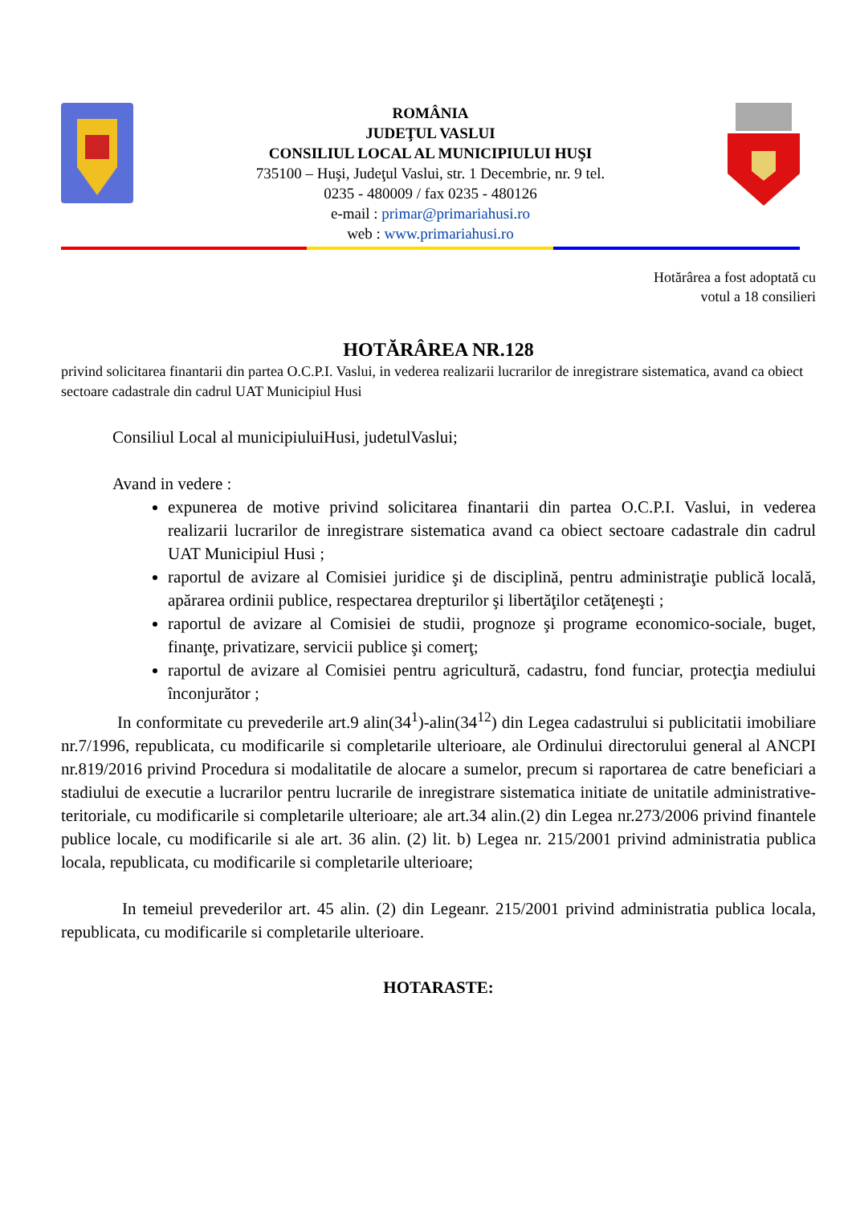ROMÂNIA
JUDEŢUL VASLUI
CONSILIUL LOCAL AL MUNICIPIULUI HUŞI
735100 – Huşi, Judeţul Vaslui, str. 1 Decembrie, nr. 9 tel.
0235 - 480009 / fax 0235 - 480126
e-mail : primar@primariahusi.ro
web : www.primariahusi.ro
Hotărârea a fost adoptată cu
votul a 18 consilieri
HOTĂRÂREA NR.128
privind solicitarea finantarii din partea O.C.P.I. Vaslui, in vederea realizarii lucrarilor de inregistrare sistematica, avand ca obiect sectoare cadastrale din cadrul UAT Municipiul Husi
Consiliul Local al municipiuluiHusi, judetulVaslui;
Avand in vedere :
expunerea de motive privind solicitarea finantarii din partea O.C.P.I. Vaslui, in vederea realizarii lucrarilor de inregistrare sistematica avand ca obiect sectoare cadastrale din cadrul UAT Municipiul Husi ;
raportul de avizare al Comisiei juridice şi de disciplină, pentru administraţie publică locală, apărarea ordinii publice, respectarea drepturilor şi libertăţilor cetăţeneşti ;
raportul de avizare al Comisiei de studii, prognoze şi programe economico-sociale, buget, finanţe, privatizare, servicii publice şi comerţ;
raportul de avizare al Comisiei pentru agricultură, cadastru, fond funciar, protecţia mediului înconjurător ;
In conformitate cu prevederile art.9 alin(34<sup>1</sup>)-alin(34<sup>12</sup>) din Legea cadastrului si publicitatii imobiliare nr.7/1996, republicata, cu modificarile si completarile ulterioare, ale Ordinului directorului general al ANCPI nr.819/2016 privind Procedura si modalitatile de alocare a sumelor, precum si raportarea de catre beneficiari a stadiului de executie a lucrarilor pentru lucrarile de inregistrare sistematica initiate de unitatile administrative-teritoriale, cu modificarile si completarile ulterioare; ale art.34 alin.(2) din Legea nr.273/2006 privind finantele publice locale, cu modificarile si ale art. 36 alin. (2) lit. b) Legea nr. 215/2001 privind administratia publica locala, republicata, cu modificarile si completarile ulterioare;
In temeiul prevederilor art. 45 alin. (2) din Legeanr. 215/2001 privind administratia publica locala, republicata, cu modificarile si completarile ulterioare.
HOTARASTE: